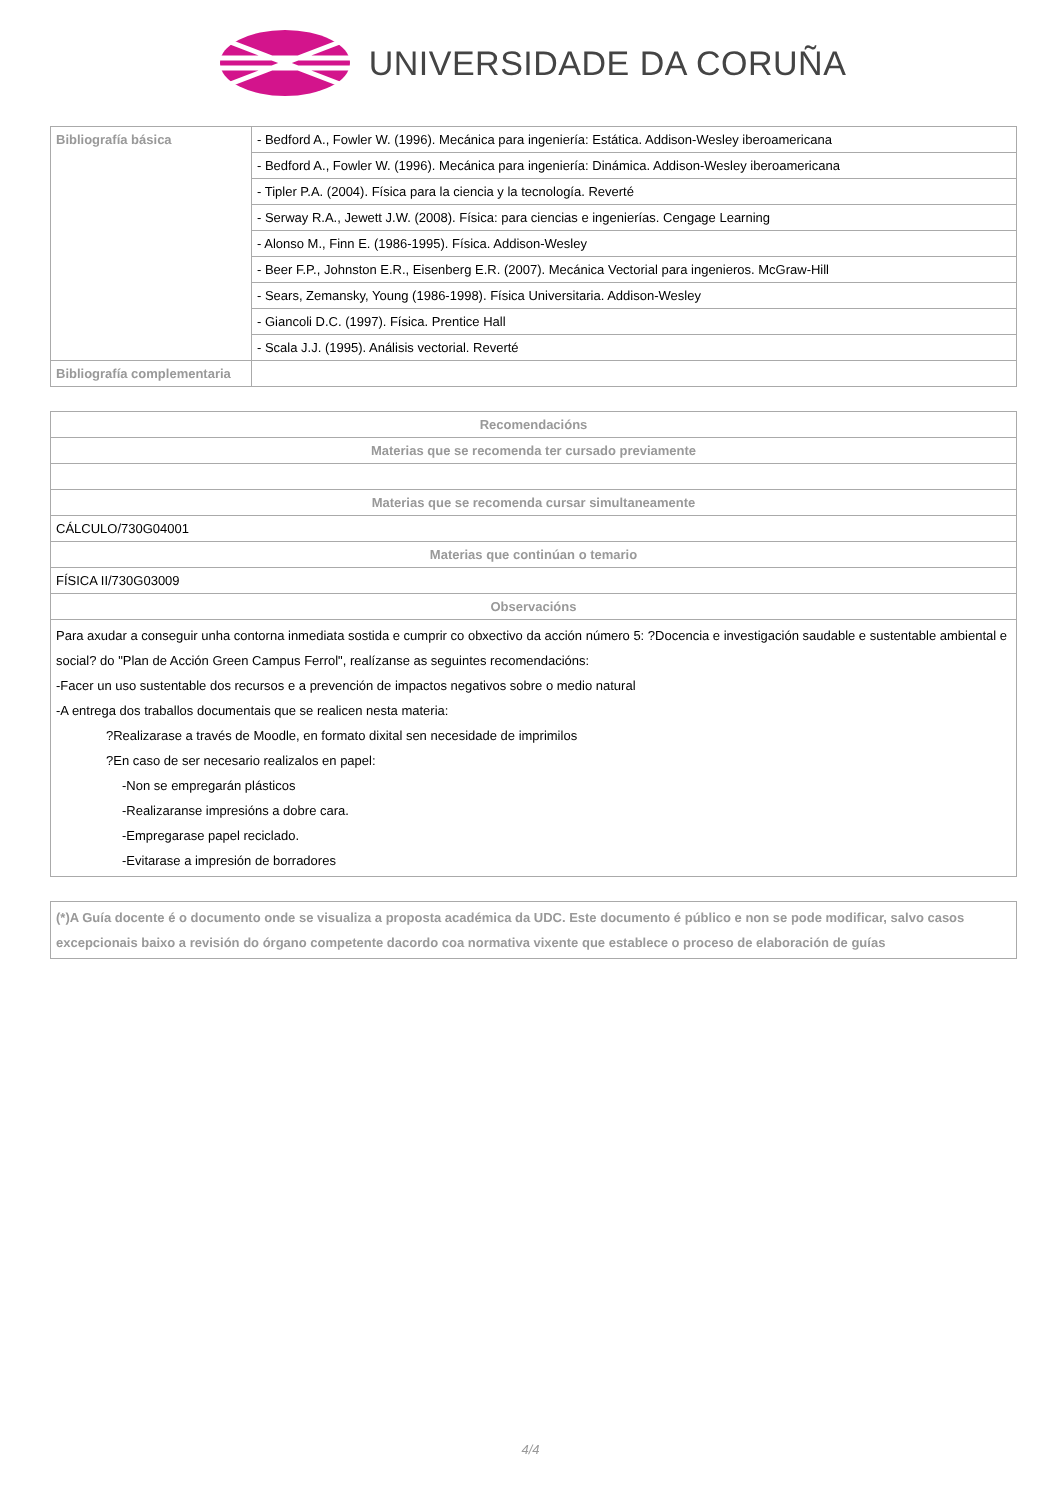UNIVERSIDADE DA CORUÑA
| Bibliografía básica | - Bedford A., Fowler W. (1996). Mecánica para ingeniería: Estática. Addison-Wesley iberoamericana |
| | - Bedford A., Fowler W. (1996). Mecánica para ingeniería: Dinámica. Addison-Wesley iberoamericana |
| | - Tipler P.A. (2004). Física para la ciencia y la tecnología. Reverté |
| | - Serway R.A., Jewett J.W. (2008). Física: para ciencias e ingenierías. Cengage Learning |
| | - Alonso M., Finn E. (1986-1995). Física. Addison-Wesley |
| | - Beer F.P., Johnston E.R., Eisenberg E.R. (2007). Mecánica Vectorial para ingenieros. McGraw-Hill |
| | - Sears, Zemansky, Young (1986-1998). Física Universitaria. Addison-Wesley |
| | - Giancoli D.C. (1997). Física. Prentice Hall |
| | - Scala J.J. (1995). Análisis vectorial. Reverté |
| Bibliografía complementaria | |
| Recomendacións |
| --- |
| Materias que se recomenda ter cursado previamente |
| Materias que se recomenda cursar simultaneamente |
| CÁLCULO/730G04001 |
| Materias que continúan o temario |
| FÍSICA II/730G03009 |
| Observacións |
| Para axudar a conseguir unha contorna inmediata sostida e cumprir co obxectivo da acción número 5: ?Docencia e investigación saudable e sustentable ambiental e social? do "Plan de Acción Green Campus Ferrol", realízanse as seguintes recomendacións: -Facer un uso sustentable dos recursos e a prevención de impactos negativos sobre o medio natural -A entrega dos traballos documentais que se realicen nesta materia: ?Realizarase a través de Moodle, en formato dixital sen necesidade de imprimilos ?En caso de ser necesario realizalos en papel: -Non se empregarán plásticos -Realizaranse impresións a dobre cara. -Empregarase papel reciclado. -Evitarase a impresión de borradores |
| (*)A Guía docente é o documento onde se visualiza a proposta académica da UDC. Este documento é público e non se pode modificar, salvo casos excepcionais baixo a revisión do órgano competente dacordo coa normativa vixente que establece o proceso de elaboración de guías |
| --- |
4/4